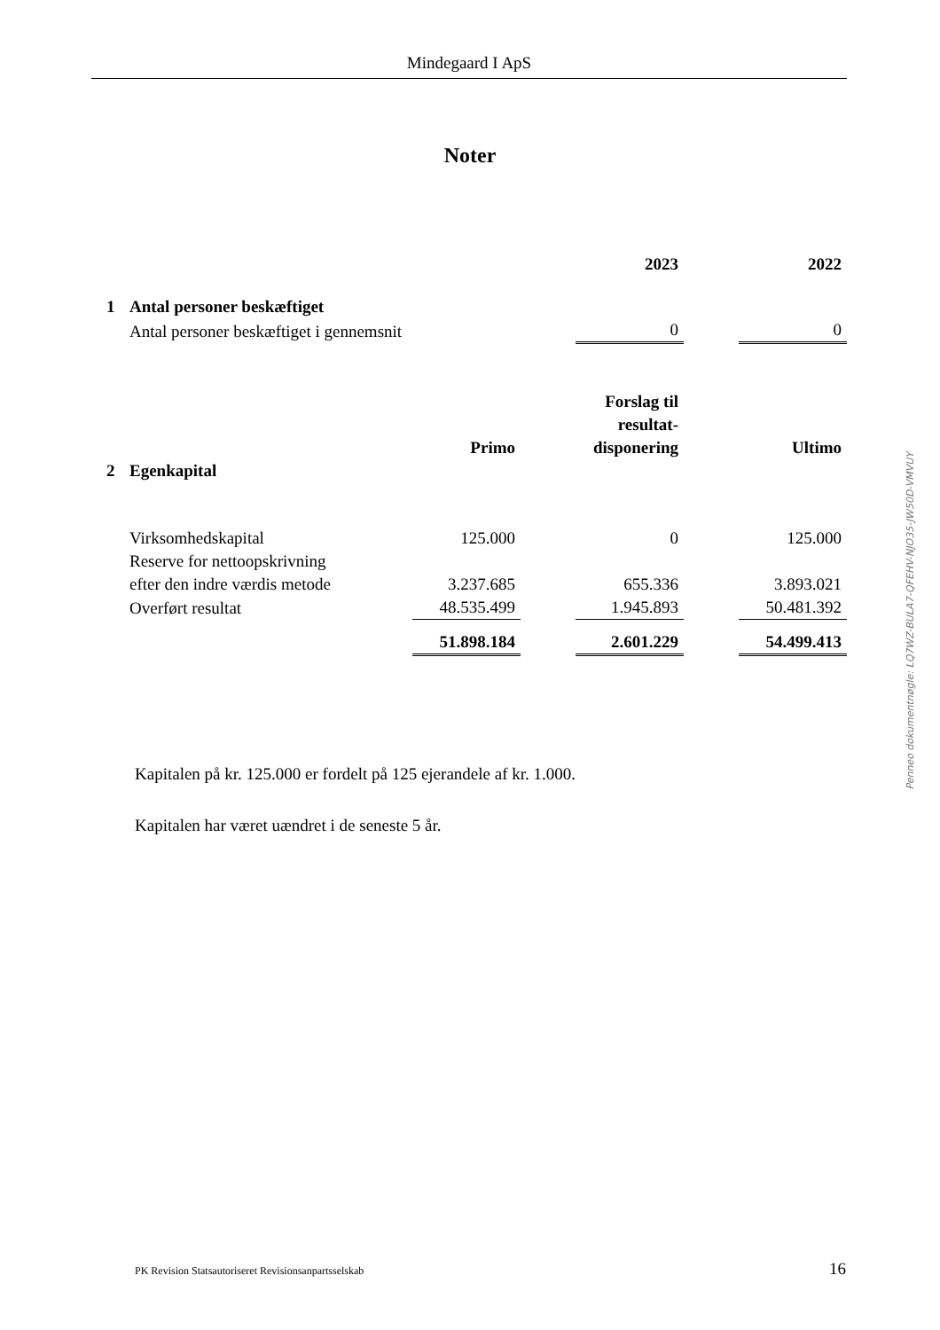Mindegaard I ApS
Noter
| | | | 2023 | | 2022 |
| 1 | Antal personer beskæftiget | | | | |
| | Antal personer beskæftiget i gennemsnit | | 0 | | 0 |
| | | Primo | | Forslag til resultat- disponering | | Ultimo |
| 2 | Egenkapital | | | | | |
| | Virksomhedskapital | 125.000 | | 0 | | 125.000 |
| | Reserve for nettoopskrivning efter den indre værdis metode | 3.237.685 | | 655.336 | | 3.893.021 |
| | Overført resultat | 48.535.499 | | 1.945.893 | | 50.481.392 |
| | | 51.898.184 | | 2.601.229 | | 54.499.413 |
Kapitalen på kr. 125.000 er fordelt på 125 ejerandele af kr. 1.000.
Kapitalen har været uændret i de seneste 5 år.
Penneo dokumentnøgle: LQ7WZ-BULA7-QFEHV-NJO35-JW50D-VMVUY
PK Revision Statsautoriseret Revisionsanpartsselskab 16